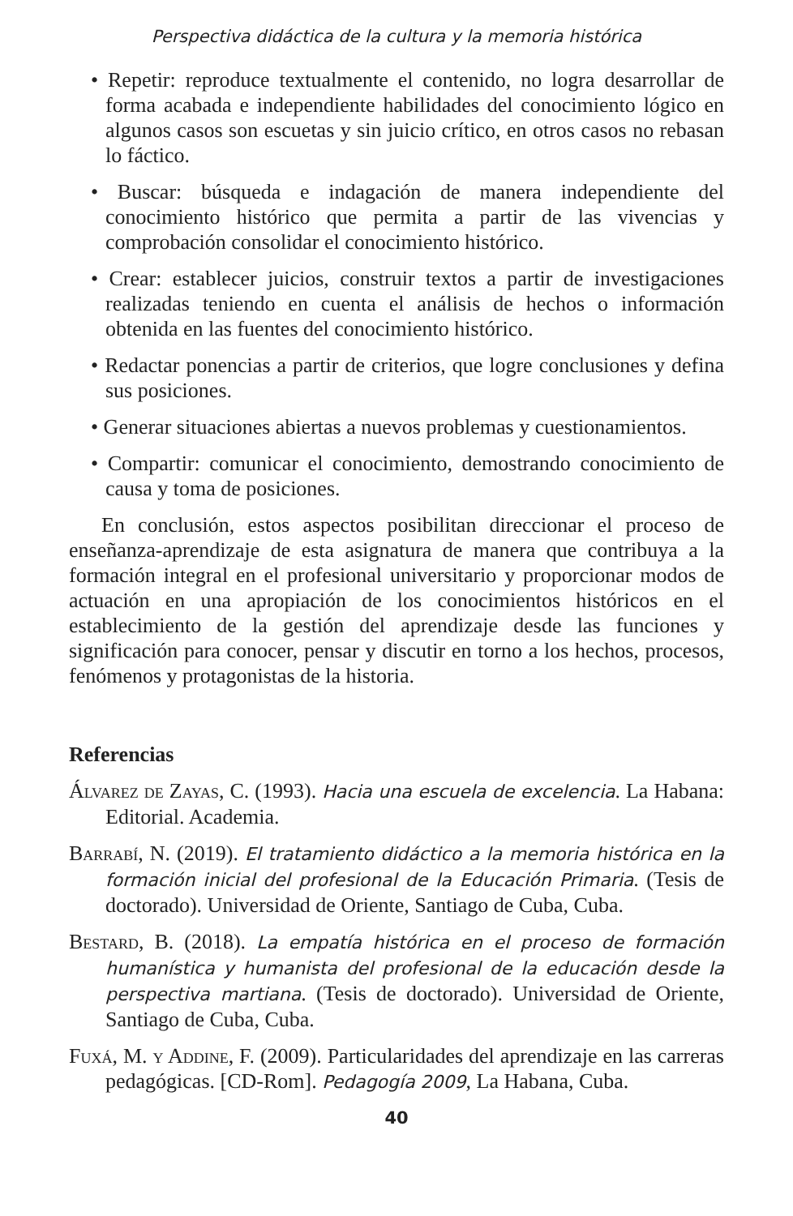Perspectiva didáctica de la cultura y la memoria histórica
• Repetir: reproduce textualmente el contenido, no logra desarrollar de forma acabada e independiente habilidades del conocimiento lógico en algunos casos son escuetas y sin juicio crítico, en otros casos no rebasan lo fáctico.
• Buscar: búsqueda e indagación de manera independiente del conocimiento histórico que permita a partir de las vivencias y comprobación consolidar el conocimiento histórico.
• Crear: establecer juicios, construir textos a partir de investigaciones realizadas teniendo en cuenta el análisis de hechos o información obtenida en las fuentes del conocimiento histórico.
• Redactar ponencias a partir de criterios, que logre conclusiones y defina sus posiciones.
• Generar situaciones abiertas a nuevos problemas y cuestionamientos.
• Compartir: comunicar el conocimiento, demostrando conocimiento de causa y toma de posiciones.
En conclusión, estos aspectos posibilitan direccionar el proceso de enseñanza-aprendizaje de esta asignatura de manera que contribuya a la formación integral en el profesional universitario y proporcionar modos de actuación en una apropiación de los conocimientos históricos en el establecimiento de la gestión del aprendizaje desde las funciones y significación para conocer, pensar y discutir en torno a los hechos, procesos, fenómenos y protagonistas de la historia.
Referencias
Álvarez de Zayas, C. (1993). Hacia una escuela de excelencia. La Habana: Editorial. Academia.
Barrabí, N. (2019). El tratamiento didáctico a la memoria histórica en la formación inicial del profesional de la Educación Primaria. (Tesis de doctorado). Universidad de Oriente, Santiago de Cuba, Cuba.
Bestard, B. (2018). La empatía histórica en el proceso de formación humanística y humanista del profesional de la educación desde la perspectiva martiana. (Tesis de doctorado). Universidad de Oriente, Santiago de Cuba, Cuba.
Fuxá, M. y Addine, F. (2009). Particularidades del aprendizaje en las carreras pedagógicas. [CD-Rom]. Pedagogía 2009, La Habana, Cuba.
40